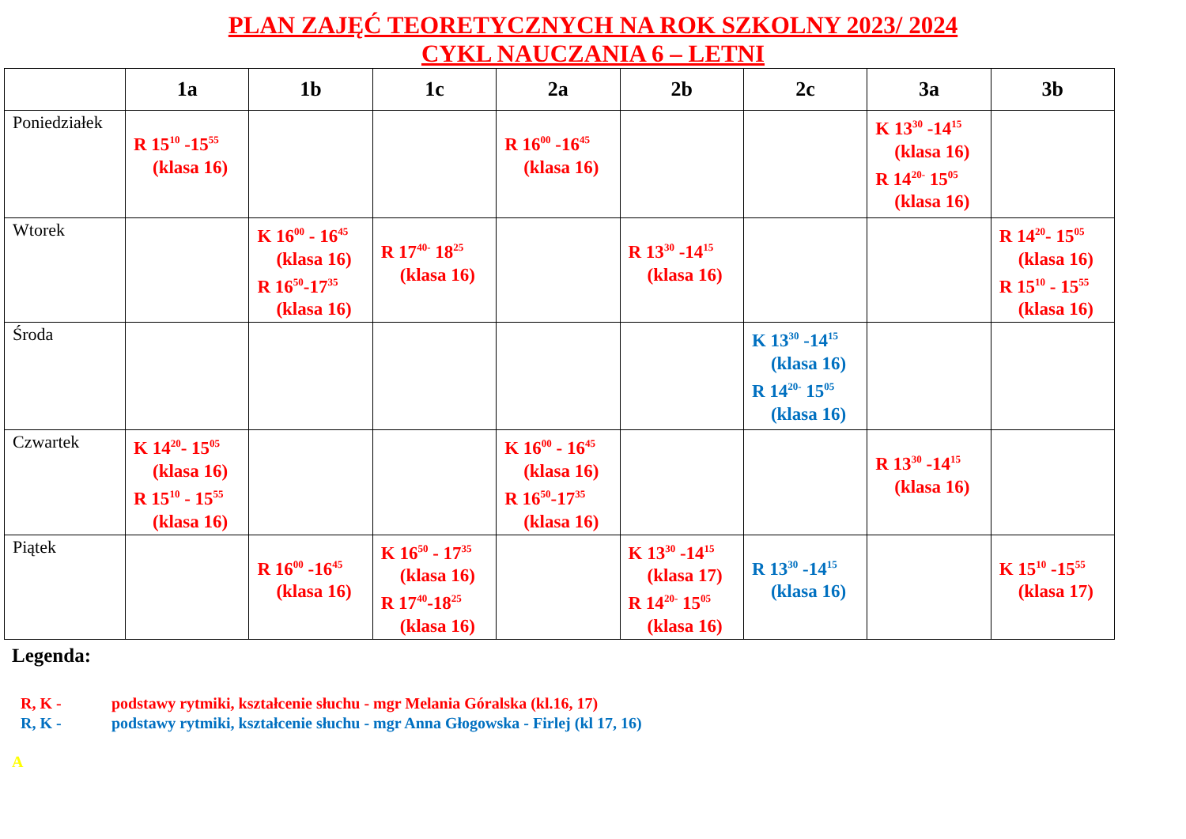PLAN ZAJĘĆ TEORETYCZNYCH NA ROK SZKOLNY 2023/ 2024
CYKL NAUCZANIA 6 – LETNI
| | 1a | 1b | 1c | 2a | 2b | 2c | 3a | 3b |
| --- | --- | --- | --- | --- | --- | --- | --- | --- |
| Poniedziałek | R 15<sup>10</sup> -15<sup>55</sup> (klasa 16) | | | R 16<sup>00</sup> -16<sup>45</sup> (klasa 16) | | | K 13<sup>30</sup> -14<sup>15</sup> (klasa 16) R 14<sup>20-</sup> 15<sup>05</sup> (klasa 16) | |
| Wtorek | | K 16<sup>00</sup> - 16<sup>45</sup> (klasa 16) R 16<sup>50</sup>-17<sup>35</sup> (klasa 16) | R 17<sup>40-</sup> 18<sup>25</sup> (klasa 16) | | R 13<sup>30</sup> -14<sup>15</sup> (klasa 16) | | | R 14<sup>20</sup>- 15<sup>05</sup> (klasa 16) R 15<sup>10</sup> - 15<sup>55</sup> (klasa 16) |
| Środa | | | | | | K 13<sup>30</sup> -14<sup>15</sup> (klasa 16) R 14<sup>20-</sup> 15<sup>05</sup> (klasa 16) | | |
| Czwartek | K 14<sup>20</sup>- 15<sup>05</sup> (klasa 16) R 15<sup>10</sup> - 15<sup>55</sup> (klasa 16) | | | K 16<sup>00</sup> - 16<sup>45</sup> (klasa 16) R 16<sup>50</sup>-17<sup>35</sup> (klasa 16) | | | R 13<sup>30</sup> -14<sup>15</sup> (klasa 16) | |
| Piątek | | R 16<sup>00</sup> -16<sup>45</sup> (klasa 16) | K 16<sup>50</sup> - 17<sup>35</sup> (klasa 16) R 17<sup>40</sup>-18<sup>25</sup> (klasa 16) | | K 13<sup>30</sup> -14<sup>15</sup> (klasa 17) R 14<sup>20-</sup> 15<sup>05</sup> (klasa 16) | R 13<sup>30</sup> -14<sup>15</sup> (klasa 16) | | K 15<sup>10</sup> -15<sup>55</sup> (klasa 17) |
Legenda:
R, K - podstawy rytmiki, kształcenie słuchu - mgr Melania Góralska (kl.16, 17)
R, K - podstawy rytmiki, kształcenie słuchu - mgr Anna Głogowska - Firlej (kl 17, 16)
A